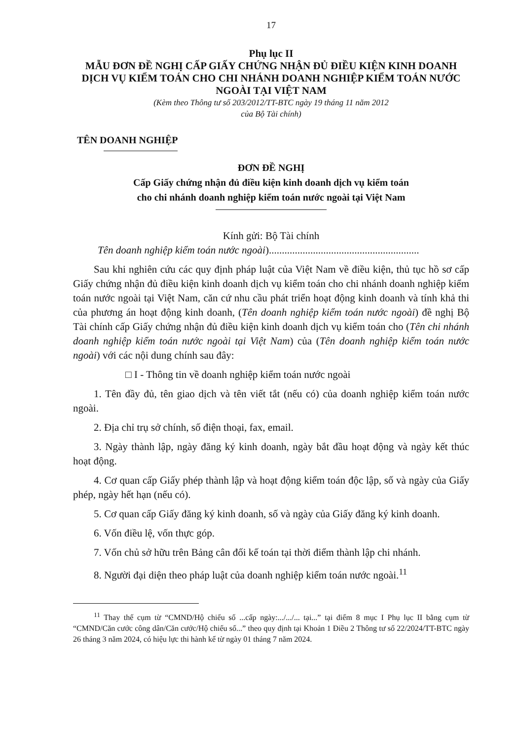17
Phụ lục II
MẪU ĐƠN ĐỀ NGHỊ CẤP GIẤY CHỨNG NHẬN ĐỦ ĐIỀU KIỆN KINH DOANH DỊCH VỤ KIỂM TOÁN CHO CHI NHÁNH DOANH NGHIỆP KIỂM TOÁN NƯỚC NGOÀI TẠI VIỆT NAM
(Kèm theo Thông tư số 203/2012/TT-BTC ngày 19 tháng 11 năm 2012
của Bộ Tài chính)
TÊN DOANH NGHIỆP
ĐƠN ĐỀ NGHỊ
Cấp Giấy chứng nhận đủ điều kiện kinh doanh dịch vụ kiểm toán
cho chi nhánh doanh nghiệp kiểm toán nước ngoài tại Việt Nam
Kính gửi: Bộ Tài chính
Tên doanh nghiệp kiểm toán nước ngoài)..........................................................
Sau khi nghiên cứu các quy định pháp luật của Việt Nam về điều kiện, thủ tục hồ sơ cấp Giấy chứng nhận đủ điều kiện kinh doanh dịch vụ kiểm toán cho chi nhánh doanh nghiệp kiểm toán nước ngoài tại Việt Nam, căn cứ nhu cầu phát triển hoạt động kinh doanh và tính khả thi của phương án hoạt động kinh doanh, (Tên doanh nghiệp kiểm toán nước ngoài) đề nghị Bộ Tài chính cấp Giấy chứng nhận đủ điều kiện kinh doanh dịch vụ kiểm toán cho (Tên chi nhánh doanh nghiệp kiểm toán nước ngoài tại Việt Nam) của (Tên doanh nghiệp kiểm toán nước ngoài) với các nội dung chính sau đây:
□ I - Thông tin về doanh nghiệp kiểm toán nước ngoài
1. Tên đầy đủ, tên giao dịch và tên viết tắt (nếu có) của doanh nghiệp kiểm toán nước ngoài.
2. Địa chỉ trụ sở chính, số điện thoại, fax, email.
3. Ngày thành lập, ngày đăng ký kinh doanh, ngày bắt đầu hoạt động và ngày kết thúc hoạt động.
4. Cơ quan cấp Giấy phép thành lập và hoạt động kiểm toán độc lập, số và ngày của Giấy phép, ngày hết hạn (nếu có).
5. Cơ quan cấp Giấy đăng ký kinh doanh, số và ngày của Giấy đăng ký kinh doanh.
6. Vốn điều lệ, vốn thực góp.
7. Vốn chủ sở hữu trên Bảng cân đối kế toán tại thời điểm thành lập chi nhánh.
8. Người đại diện theo pháp luật của doanh nghiệp kiểm toán nước ngoài.<sup>11</sup>
<sup>11</sup> Thay thế cụm từ “CMND/Hộ chiếu số ...cấp ngày:.../.../... tại...” tại điểm 8 mục I Phụ lục II bằng cụm từ “CMND/Căn cước công dân/Căn cước/Hộ chiếu số...” theo quy định tại Khoản 1 Điều 2 Thông tư số 22/2024/TT-BTC ngày 26 tháng 3 năm 2024, có hiệu lực thi hành kể từ ngày 01 tháng 7 năm 2024.